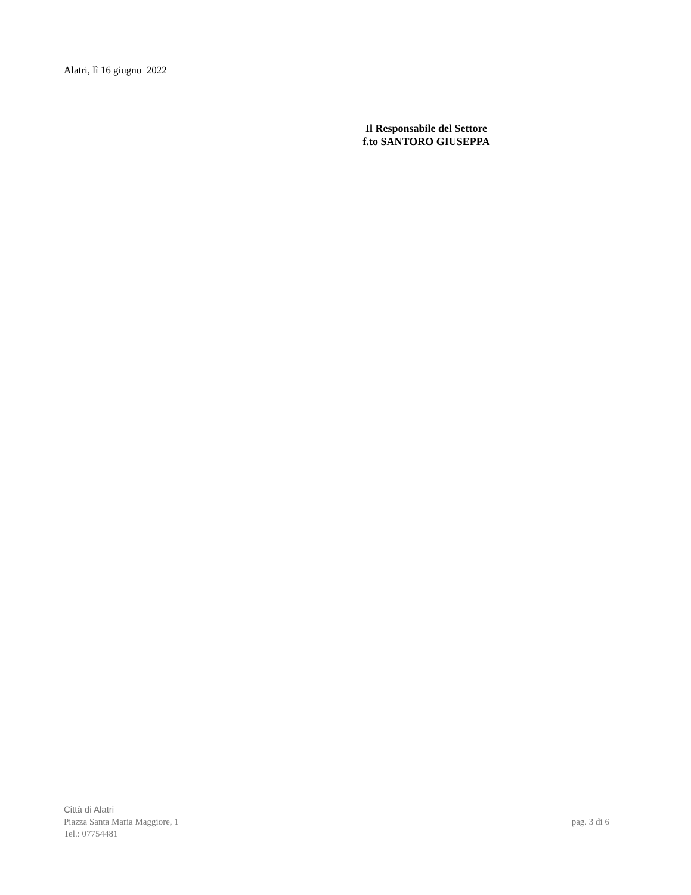Alatri, lì 16 giugno 2022
Il Responsabile del Settore
f.to SANTORO GIUSEPPA
Città di Alatri
Piazza Santa Maria Maggiore, 1 pag. 3 di 6
Tel.: 07754481